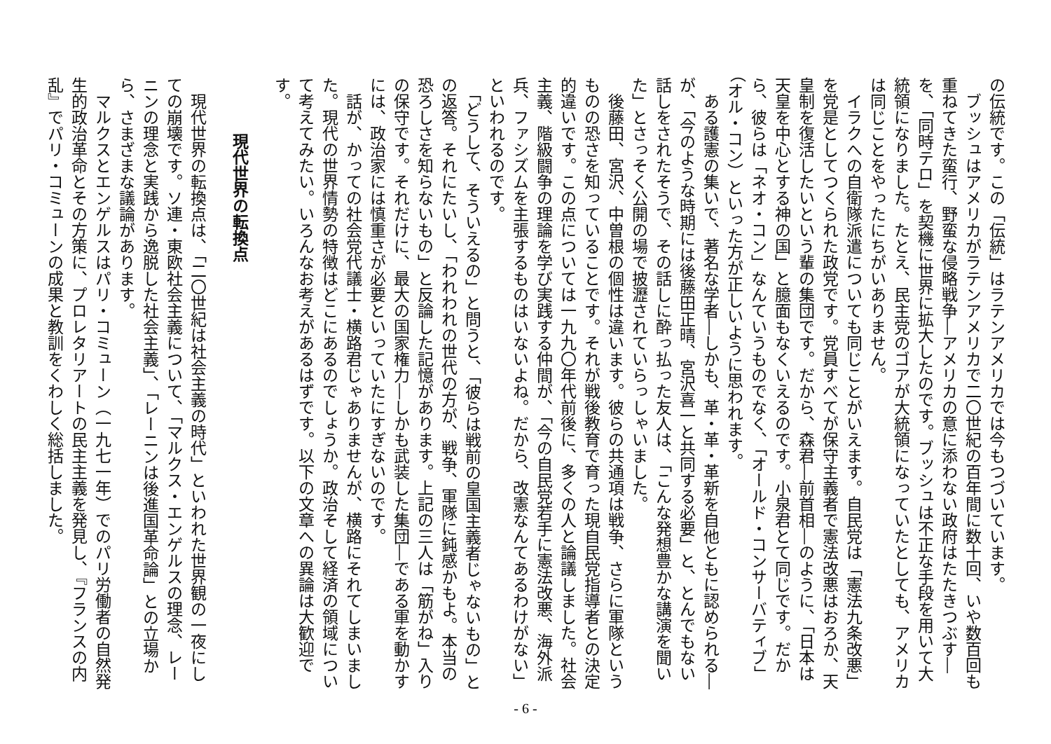の伝統です。この「伝統」はラテンアメリカでは今もつづいています。
　ブッシュはアメリカがラテンアメリカで二〇世紀の百年間に数十回、いや数百回も重ねてきた蛮行、野蛮な侵略戦争―アメリカの意に添わない政府はたたきつぶす―を、「同時テロ」を契機に世界に拡大したのです。ブッシュは不正な手段を用いて大統領になりました。たとえ、民主党のゴアが大統領になっていたとしても、アメリカは同じことをやったにちがいありません。
　イラクへの自衛隊派遣についても同じことがいえます。自民党は「憲法九条改悪」を党是としてつくられた政党です。党員すべてが保守主義者で憲法改悪はおろか、天皇制を復活したいという輩の集団です。だから、森君―前首相―のように、「日本は天皇を中心とする神の国」と臆面もなくいえるのです。小泉君とて同じです。だから、彼らは「ネオ・コン」なんていうものでなく、「オールド・コンサーバティブ」（オル・コン）といった方が正しいように思われます。
　ある護憲の集いで、著名な学者―しかも、革・革・革新を自他ともに認められる―が、「今のような時期には後藤田正晴、宮沢喜一と共同する必要」と、とんでもない話しをされたそうで、その話しに酔っ払った友人は、「こんな発想豊かな講演を聞いた」とさっそく公開の場で披瀝されていらっしゃいました。
　後藤田、宮沢、中曽根の個性は違います。彼らの共通項は戦争、さらに軍隊というものの恐さを知っていることです。それが戦後教育で育った現自民党指導者との決定的違いです。この点については一九九〇年代前後に、多くの人と論議しました。社会主義、階級闘争の理論を学び実践する仲間が、「今の自民党若手に憲法改悪、海外派兵、ファシズムを主張するものはいないよね。だから、改憲なんてあるわけがない」といわれるのです。
　「どうして、そういえるの」と問うと、「彼らは戦前の皇国主義者じゃないもの」との返答。それにたいし、「われわれの世代の方が、戦争、軍隊に鈍感かもよ。本当の恐ろしさを知らないもの」と反論した記憶があります。上記の三人は「筋がね」入りの保守です。それだけに、最大の国家権力―しかも武装した集団―である軍を動かすには、政治家には慎重さが必要といっていたにすぎないのです。
　話が、かっての社会党代議士・横路君じゃありませんが、横路にそれてしまいました。現代の世界情勢の特徴はどこにあるのでしょうか。政治そして経済の領域について考えてみたい。いろんなお考えがあるはずです。以下の文章への異論は大歓迎です。
現代世界の転換点
　現代世界の転換点は、「二〇世紀は社会主義の時代」といわれた世界観の一夜にしての崩壊です。ソ連・東欧社会主義について、「マルクス・エンゲルスの理念、レーニンの理念と実践から逸脱した社会主義」、「レーニンは後進国革命論」との立場から、さまざまな議論があります。
　マルクスとエンゲルスはパリ・コミューン（一九七一年）でのパリ労働者の自然発生的政治革命とその方策に、プロレタリアートの民主主義を発見し、『フランスの内乱』でパリ・コミューンの成果と教訓をくわしく総括しました。
- 6 -